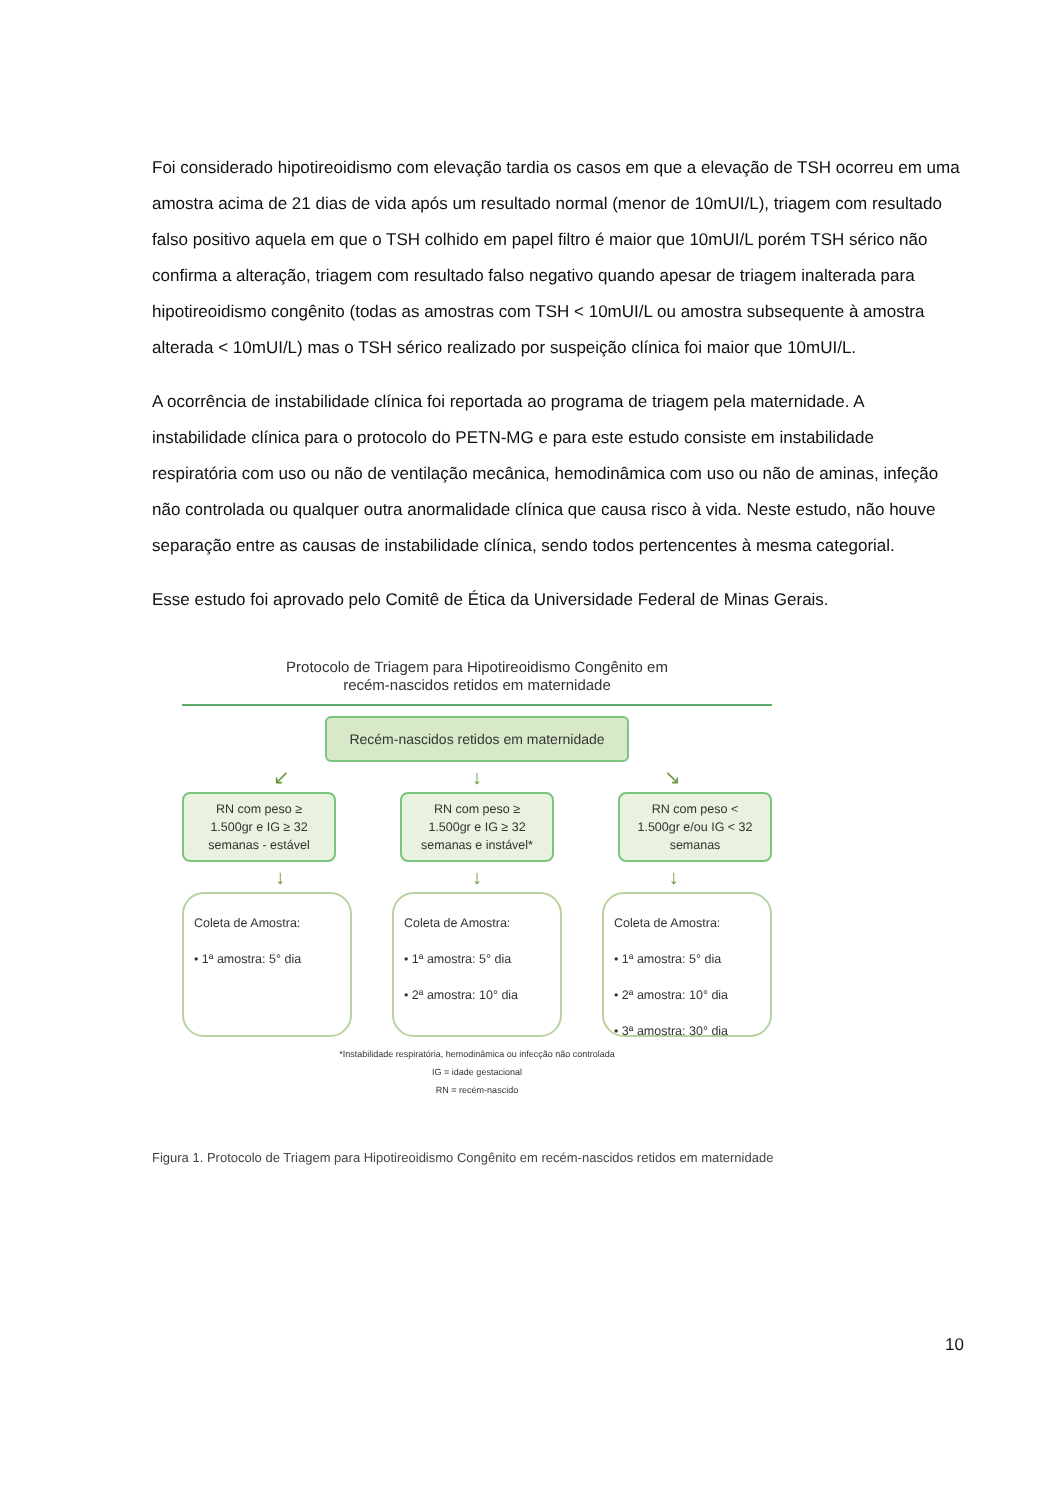Foi considerado hipotireoidismo com elevação tardia os casos em que a elevação de TSH ocorreu em uma amostra acima de 21 dias de vida após um resultado normal (menor de 10mUI/L), triagem com resultado falso positivo aquela em que o TSH colhido em papel filtro é maior que 10mUI/L porém TSH sérico não confirma a alteração, triagem com resultado falso negativo quando apesar de triagem inalterada para hipotireoidismo congênito (todas as amostras com TSH < 10mUI/L ou amostra subsequente à amostra alterada < 10mUI/L) mas o TSH sérico realizado por suspeição clínica foi maior que 10mUI/L.
A ocorrência de instabilidade clínica foi reportada ao programa de triagem pela maternidade. A instabilidade clínica para o protocolo do PETN-MG e para este estudo consiste em instabilidade respiratória com uso ou não de ventilação mecânica, hemodinâmica com uso ou não de aminas, infeção não controlada ou qualquer outra anormalidade clínica que causa risco à vida. Neste estudo, não houve separação entre as causas de instabilidade clínica, sendo todos pertencentes à mesma categorial.
Esse estudo foi aprovado pelo Comitê de Ética da Universidade Federal de Minas Gerais.
Protocolo de Triagem para Hipotireoidismo Congênito em
recém-nascidos retidos em maternidade
Recém-nascidos retidos em maternidade
↙ ↓ ↘
RN com peso ≥
1.500gr e IG ≥ 32
semanas - estável
RN com peso ≥
1.500gr e IG ≥ 32
semanas e instável*
RN com peso <
1.500gr e/ou IG < 32
semanas
↓ ↓ ↓
Coleta de Amostra:
• 1ª amostra: 5° dia
Coleta de Amostra:
• 1ª amostra: 5° dia
• 2ª amostra: 10° dia
Coleta de Amostra:
• 1ª amostra: 5° dia
• 2ª amostra: 10° dia
• 3ª amostra: 30° dia
*Instabilidade respiratória, hemodinâmica ou infecção não controlada
IG = idade gestacional
RN = recém-nascido
Figura 1. Protocolo de Triagem para Hipotireoidismo Congênito em recém-nascidos retidos em maternidade
10